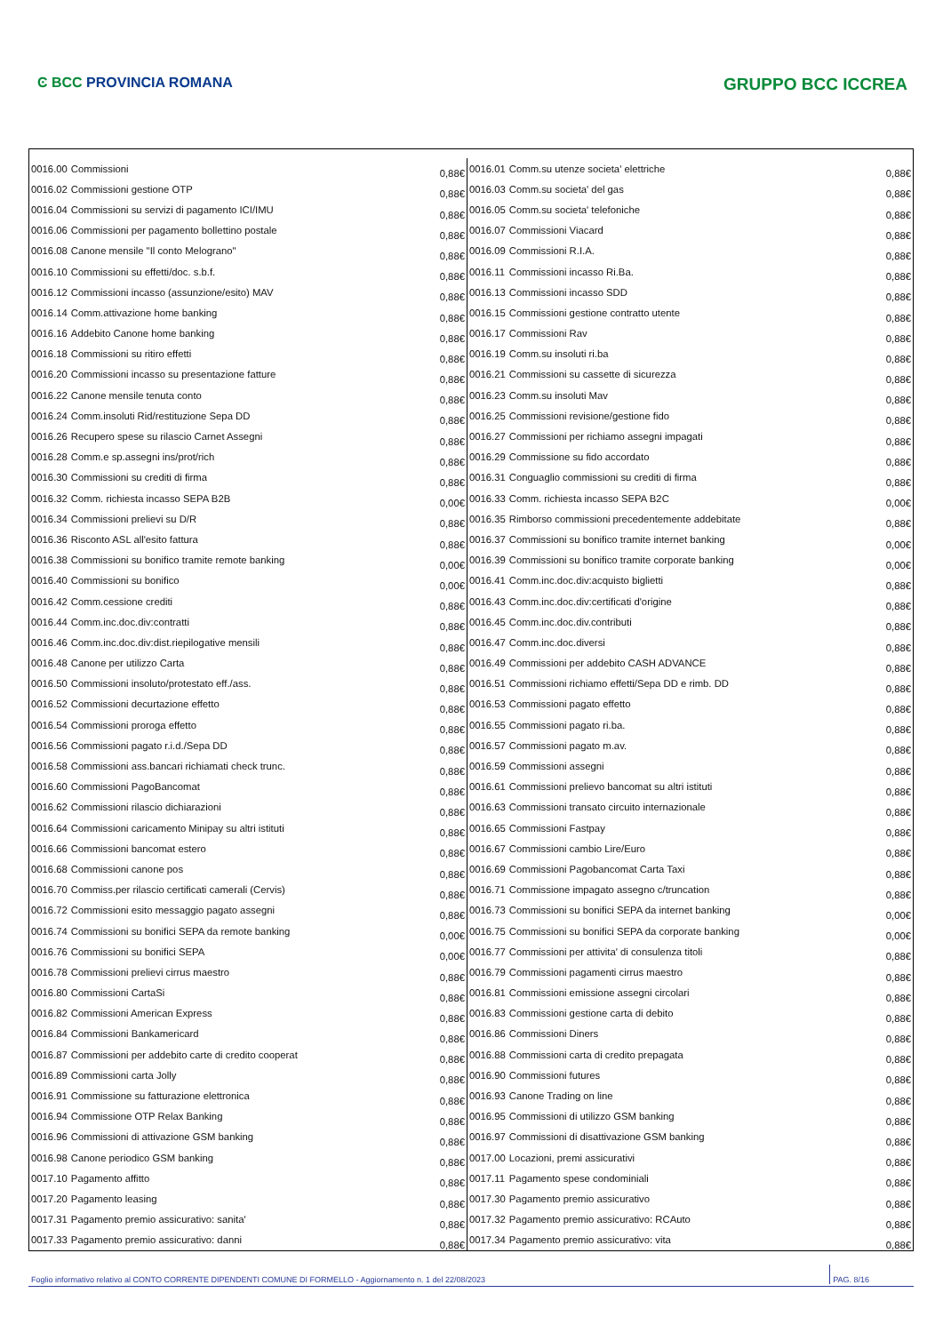Ͼ BCC PROVINCIA ROMANA
GRUPPO BCC ICCREA
| 0016.00 | Commissioni | 0,88€ | 0016.01 | Comm.su utenze societa' elettriche | 0,88€ |
| 0016.02 | Commissioni gestione OTP | 0,88€ | 0016.03 | Comm.su societa' del gas | 0,88€ |
| 0016.04 | Commissioni su servizi di pagamento ICI/IMU | 0,88€ | 0016.05 | Comm.su societa' telefoniche | 0,88€ |
| 0016.06 | Commissioni per pagamento bollettino postale | 0,88€ | 0016.07 | Commissioni Viacard | 0,88€ |
| 0016.08 | Canone mensile "Il conto Melograno" | 0,88€ | 0016.09 | Commissioni R.I.A. | 0,88€ |
| 0016.10 | Commissioni su effetti/doc. s.b.f. | 0,88€ | 0016.11 | Commissioni incasso Ri.Ba. | 0,88€ |
| 0016.12 | Commissioni incasso (assunzione/esito) MAV | 0,88€ | 0016.13 | Commissioni incasso SDD | 0,88€ |
| 0016.14 | Comm.attivazione home banking | 0,88€ | 0016.15 | Commissioni gestione contratto utente | 0,88€ |
| 0016.16 | Addebito Canone home banking | 0,88€ | 0016.17 | Commissioni Rav | 0,88€ |
| 0016.18 | Commissioni su ritiro effetti | 0,88€ | 0016.19 | Comm.su insoluti ri.ba | 0,88€ |
| 0016.20 | Commissioni incasso su presentazione fatture | 0,88€ | 0016.21 | Commissioni su cassette di sicurezza | 0,88€ |
| 0016.22 | Canone mensile tenuta conto | 0,88€ | 0016.23 | Comm.su insoluti Mav | 0,88€ |
| 0016.24 | Comm.insoluti Rid/restituzione Sepa DD | 0,88€ | 0016.25 | Commissioni revisione/gestione fido | 0,88€ |
| 0016.26 | Recupero spese su rilascio Carnet Assegni | 0,88€ | 0016.27 | Commissioni per richiamo assegni impagati | 0,88€ |
| 0016.28 | Comm.e sp.assegni ins/prot/rich | 0,88€ | 0016.29 | Commissione su fido accordato | 0,88€ |
| 0016.30 | Commissioni su crediti di firma | 0,88€ | 0016.31 | Conguaglio commissioni su crediti di firma | 0,88€ |
| 0016.32 | Comm. richiesta incasso SEPA B2B | 0,00€ | 0016.33 | Comm. richiesta incasso SEPA B2C | 0,00€ |
| 0016.34 | Commissioni prelievi su D/R | 0,88€ | 0016.35 | Rimborso commissioni precedentemente addebitate | 0,88€ |
| 0016.36 | Risconto ASL all'esito fattura | 0,88€ | 0016.37 | Commissioni su bonifico tramite internet banking | 0,00€ |
| 0016.38 | Commissioni su bonifico tramite remote banking | 0,00€ | 0016.39 | Commissioni su bonifico tramite corporate banking | 0,00€ |
| 0016.40 | Commissioni su bonifico | 0,00€ | 0016.41 | Comm.inc.doc.div:acquisto biglietti | 0,88€ |
| 0016.42 | Comm.cessione crediti | 0,88€ | 0016.43 | Comm.inc.doc.div:certificati d'origine | 0,88€ |
| 0016.44 | Comm.inc.doc.div:contratti | 0,88€ | 0016.45 | Comm.inc.doc.div.contributi | 0,88€ |
| 0016.46 | Comm.inc.doc.div:dist.riepilogative mensili | 0,88€ | 0016.47 | Comm.inc.doc.diversi | 0,88€ |
| 0016.48 | Canone per utilizzo Carta | 0,88€ | 0016.49 | Commissioni per addebito CASH ADVANCE | 0,88€ |
| 0016.50 | Commissioni insoluto/protestato eff./ass. | 0,88€ | 0016.51 | Commissioni richiamo effetti/Sepa DD e rimb. DD | 0,88€ |
| 0016.52 | Commissioni decurtazione effetto | 0,88€ | 0016.53 | Commissioni pagato effetto | 0,88€ |
| 0016.54 | Commissioni proroga effetto | 0,88€ | 0016.55 | Commissioni pagato ri.ba. | 0,88€ |
| 0016.56 | Commissioni pagato r.i.d./Sepa DD | 0,88€ | 0016.57 | Commissioni pagato m.av. | 0,88€ |
| 0016.58 | Commissioni ass.bancari richiamati check trunc. | 0,88€ | 0016.59 | Commissioni assegni | 0,88€ |
| 0016.60 | Commissioni PagoBancomat | 0,88€ | 0016.61 | Commissioni prelievo bancomat su altri istituti | 0,88€ |
| 0016.62 | Commissioni rilascio dichiarazioni | 0,88€ | 0016.63 | Commissioni transato circuito internazionale | 0,88€ |
| 0016.64 | Commissioni caricamento Minipay su altri istituti | 0,88€ | 0016.65 | Commissioni Fastpay | 0,88€ |
| 0016.66 | Commissioni bancomat estero | 0,88€ | 0016.67 | Commissioni cambio Lire/Euro | 0,88€ |
| 0016.68 | Commissioni canone pos | 0,88€ | 0016.69 | Commissioni Pagobancomat Carta Taxi | 0,88€ |
| 0016.70 | Commiss.per rilascio certificati camerali (Cervis) | 0,88€ | 0016.71 | Commissione impagato assegno c/truncation | 0,88€ |
| 0016.72 | Commissioni esito messaggio pagato assegni | 0,88€ | 0016.73 | Commissioni su bonifici SEPA da internet banking | 0,00€ |
| 0016.74 | Commissioni su bonifici SEPA da remote banking | 0,00€ | 0016.75 | Commissioni su bonifici SEPA da corporate banking | 0,00€ |
| 0016.76 | Commissioni su bonifici SEPA | 0,00€ | 0016.77 | Commissioni per attivita' di consulenza titoli | 0,88€ |
| 0016.78 | Commissioni prelievi cirrus maestro | 0,88€ | 0016.79 | Commissioni pagamenti cirrus maestro | 0,88€ |
| 0016.80 | Commissioni CartaSi | 0,88€ | 0016.81 | Commissioni emissione assegni circolari | 0,88€ |
| 0016.82 | Commissioni American Express | 0,88€ | 0016.83 | Commissioni gestione carta di debito | 0,88€ |
| 0016.84 | Commissioni Bankamericard | 0,88€ | 0016.86 | Commissioni Diners | 0,88€ |
| 0016.87 | Commissioni per addebito carte di credito cooperat | 0,88€ | 0016.88 | Commissioni carta di credito prepagata | 0,88€ |
| 0016.89 | Commissioni carta Jolly | 0,88€ | 0016.90 | Commissioni futures | 0,88€ |
| 0016.91 | Commissione su fatturazione elettronica | 0,88€ | 0016.93 | Canone Trading on line | 0,88€ |
| 0016.94 | Commissione OTP Relax Banking | 0,88€ | 0016.95 | Commissioni di utilizzo GSM banking | 0,88€ |
| 0016.96 | Commissioni di attivazione GSM banking | 0,88€ | 0016.97 | Commissioni di disattivazione GSM banking | 0,88€ |
| 0016.98 | Canone periodico GSM banking | 0,88€ | 0017.00 | Locazioni, premi assicurativi | 0,88€ |
| 0017.10 | Pagamento affitto | 0,88€ | 0017.11 | Pagamento spese condominiali | 0,88€ |
| 0017.20 | Pagamento leasing | 0,88€ | 0017.30 | Pagamento premio assicurativo | 0,88€ |
| 0017.31 | Pagamento premio assicurativo: sanita' | 0,88€ | 0017.32 | Pagamento premio assicurativo: RCAuto | 0,88€ |
| 0017.33 | Pagamento premio assicurativo: danni | 0,88€ | 0017.34 | Pagamento premio assicurativo: vita | 0,88€ |
Foglio informativo relativo al CONTO CORRENTE DIPENDENTI COMUNE DI FORMELLO - Aggiornamento n. 1 del 22/08/2023 PAG. 8/16